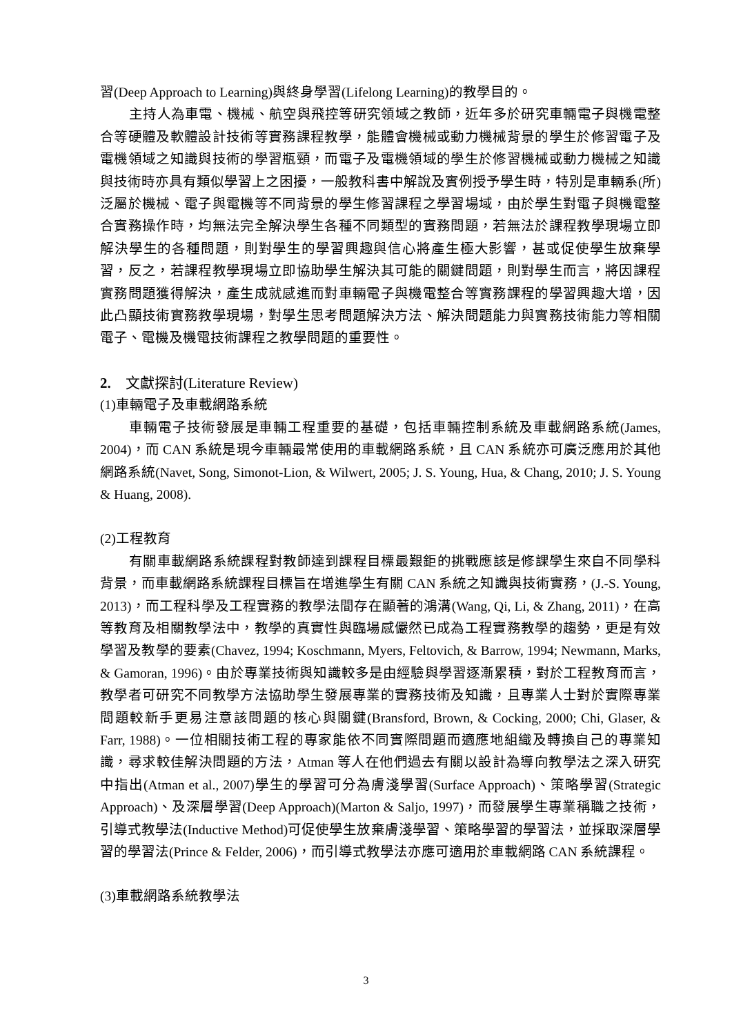習(Deep Approach to Learning)與終身學習(Lifelong Learning)的教學目的。
主持人為車電、機械、航空與飛控等研究領域之教師，近年多於研究車輛電子與機電整合等硬體及軟體設計技術等實務課程教學，能體會機械或動力機械背景的學生於修習電子及電機領域之知識與技術的學習瓶頸，而電子及電機領域的學生於修習機械或動力機械之知識與技術時亦具有類似學習上之困擾，一般教科書中解說及實例授予學生時，特別是車輛系(所)泛屬於機械、電子與電機等不同背景的學生修習課程之學習場域，由於學生對電子與機電整合實務操作時，均無法完全解決學生各種不同類型的實務問題，若無法於課程教學現場立即解決學生的各種問題，則對學生的學習興趣與信心將產生極大影響，甚或促使學生放棄學習，反之，若課程教學現場立即協助學生解決其可能的關鍵問題，則對學生而言，將因課程實務問題獲得解決，產生成就感進而對車輛電子與機電整合等實務課程的學習興趣大增，因此凸顯技術實務教學現場，對學生思考問題解決方法、解決問題能力與實務技術能力等相關電子、電機及機電技術課程之教學問題的重要性。
2. 文獻探討(Literature Review)
(1)車輛電子及車載網路系統
車輛電子技術發展是車輛工程重要的基礎，包括車輛控制系統及車載網路系統(James, 2004)，而 CAN 系統是現今車輛最常使用的車載網路系統，且 CAN 系統亦可廣泛應用於其他網路系統(Navet, Song, Simonot-Lion, & Wilwert, 2005; J. S. Young, Hua, & Chang, 2010; J. S. Young & Huang, 2008).
(2)工程教育
有關車載網路系統課程對教師達到課程目標最艱鉅的挑戰應該是修課學生來自不同學科背景，而車載網路系統課程目標旨在增進學生有關 CAN 系統之知識與技術實務，(J.-S. Young, 2013)，而工程科學及工程實務的教學法間存在顯著的鴻溝(Wang, Qi, Li, & Zhang, 2011)，在高等教育及相關教學法中，教學的真實性與臨場感儼然已成為工程實務教學的趨勢，更是有效學習及教學的要素(Chavez, 1994; Koschmann, Myers, Feltovich, & Barrow, 1994; Newmann, Marks, & Gamoran, 1996)。由於專業技術與知識較多是由經驗與學習逐漸累積，對於工程教育而言，教學者可研究不同教學方法協助學生發展專業的實務技術及知識，且專業人士對於實際專業問題較新手更易注意該問題的核心與關鍵(Bransford, Brown, & Cocking, 2000; Chi, Glaser, & Farr, 1988)。一位相關技術工程的專家能依不同實際問題而適應地組織及轉換自己的專業知識，尋求較佳解決問題的方法，Atman 等人在他們過去有關以設計為導向教學法之深入研究中指出(Atman et al., 2007)學生的學習可分為膚淺學習(Surface Approach)、策略學習(Strategic Approach)、及深層學習(Deep Approach)(Marton & Saljo, 1997)，而發展學生專業稱職之技術，引導式教學法(Inductive Method)可促使學生放棄膚淺學習、策略學習的學習法，並採取深層學習的學習法(Prince & Felder, 2006)，而引導式教學法亦應可適用於車載網路 CAN 系統課程。
(3)車載網路系統教學法
3